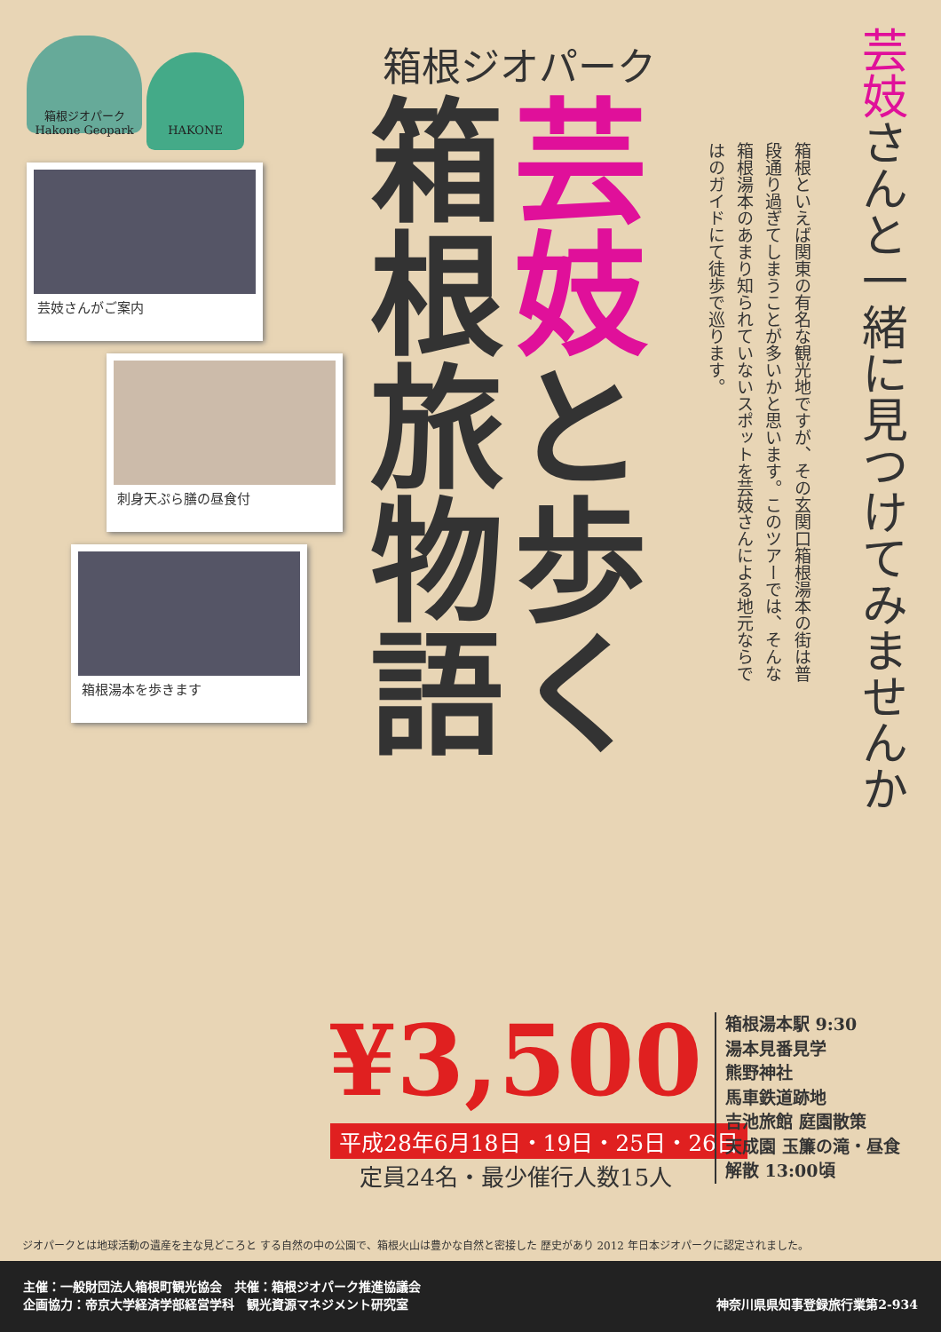箱根ジオパーク Hakone Geopark HAKONE
芸妓さんがご案内
刺身天ぷら膳の昼食付
箱根湯本を歩きます
箱根ジオパーク
箱根旅物語
芸妓と歩く
箱根といえば関東の有名な観光地ですが、その玄関口箱根湯本の街は普段通り過ぎてしまうことが多いかと思います。このツアーでは、そんな箱根湯本のあまり知られていないスポットを芸妓さんによる地元ならではのガイドにて徒歩で巡ります。
芸妓さんと一緒に見つけてみませんか
¥3,500
平成28年6月18日・19日・25日・26日
定員24名・最少催行人数15人
箱根湯本駅 9:30
湯本見番見学
熊野神社
馬車鉄道跡地
吉池旅館 庭園散策
天成園 玉簾の滝・昼食
解散 13:00頃
ジオパークとは地球活動の遺産を主な見どころと する自然の中の公園で、箱根火山は豊かな自然と密接した 歴史があり 2012 年日本ジオパークに認定されました。
主催：一般財団法人箱根町観光協会　共催：箱根ジオパーク推進協議会
企画協力：帝京大学経済学部経営学科　観光資源マネジメント研究室
神奈川県県知事登録旅行業第2-934